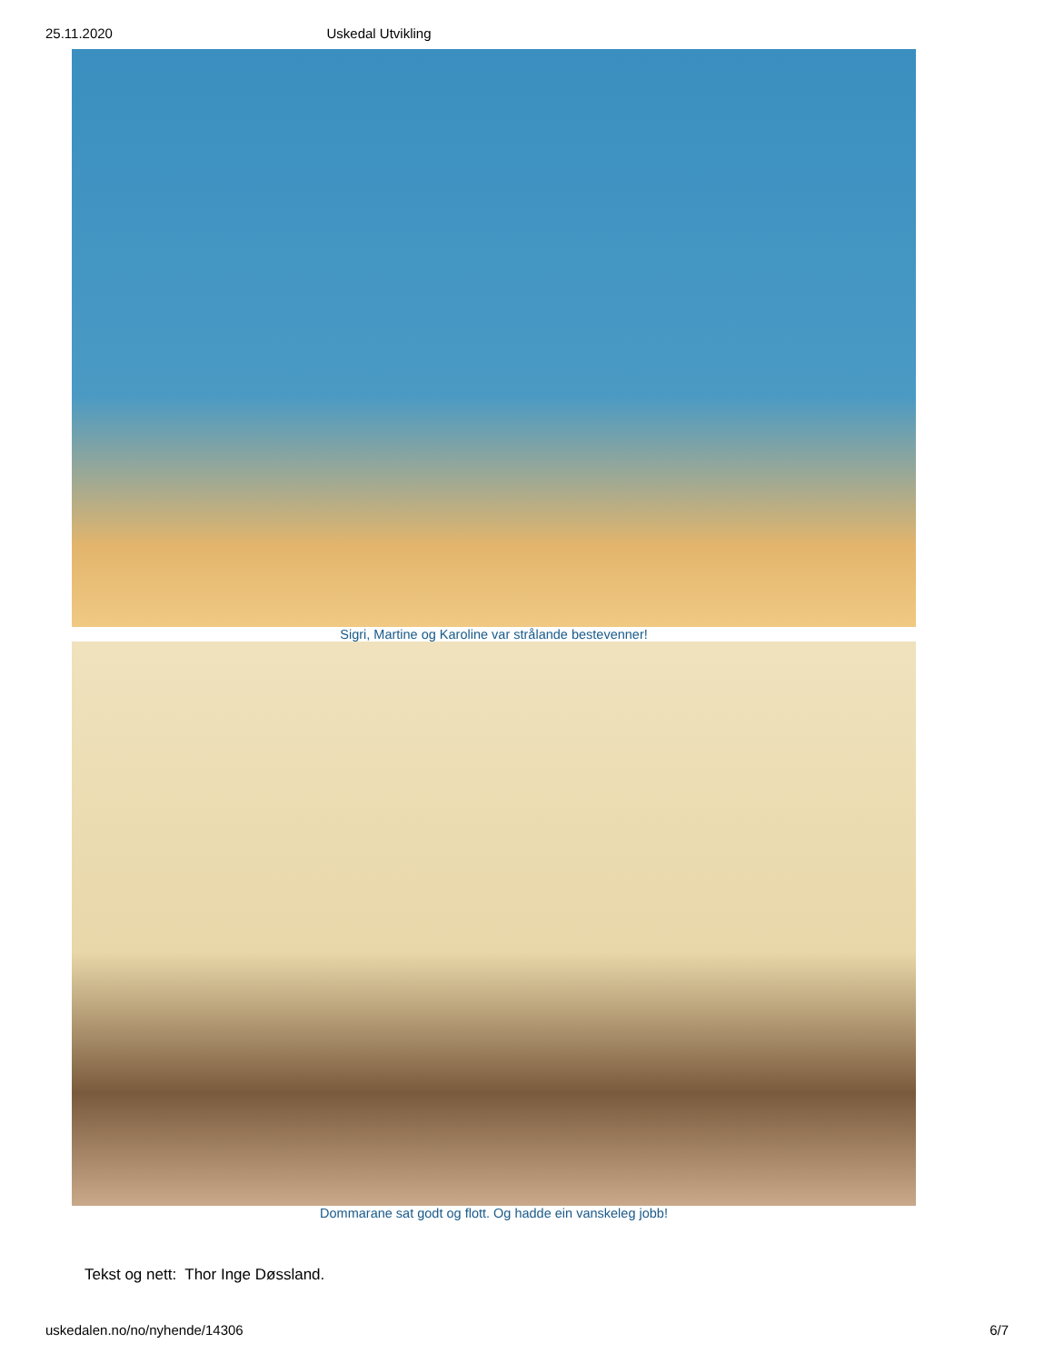25.11.2020 Uskedal Utvikling
Sigri, Martine og Karoline var strålande bestevenner!
Dommarane sat godt og flott. Og hadde ein vanskeleg jobb!
Tekst og nett: Thor Inge Døssland.
uskedalen.no/no/nyhende/14306 6/7